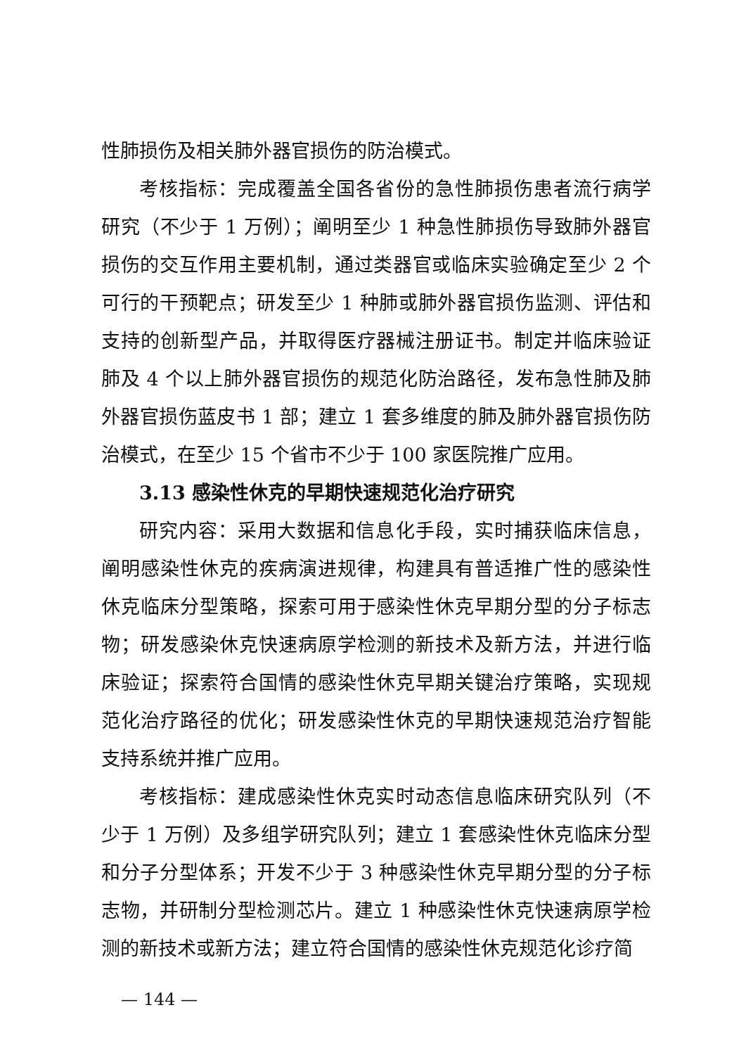性肺损伤及相关肺外器官损伤的防治模式。
考核指标：完成覆盖全国各省份的急性肺损伤患者流行病学研究（不少于 1 万例）；阐明至少 1 种急性肺损伤导致肺外器官损伤的交互作用主要机制，通过类器官或临床实验确定至少 2 个可行的干预靶点；研发至少 1 种肺或肺外器官损伤监测、评估和支持的创新型产品，并取得医疗器械注册证书。制定并临床验证肺及 4 个以上肺外器官损伤的规范化防治路径，发布急性肺及肺外器官损伤蓝皮书 1 部；建立 1 套多维度的肺及肺外器官损伤防治模式，在至少 15 个省市不少于 100 家医院推广应用。
3.13 感染性休克的早期快速规范化治疗研究
研究内容：采用大数据和信息化手段，实时捕获临床信息，阐明感染性休克的疾病演进规律，构建具有普适推广性的感染性休克临床分型策略，探索可用于感染性休克早期分型的分子标志物；研发感染休克快速病原学检测的新技术及新方法，并进行临床验证；探索符合国情的感染性休克早期关键治疗策略，实现规范化治疗路径的优化；研发感染性休克的早期快速规范治疗智能支持系统并推广应用。
考核指标：建成感染性休克实时动态信息临床研究队列（不少于 1 万例）及多组学研究队列；建立 1 套感染性休克临床分型和分子分型体系；开发不少于 3 种感染性休克早期分型的分子标志物，并研制分型检测芯片。建立 1 种感染性休克快速病原学检测的新技术或新方法；建立符合国情的感染性休克规范化诊疗简
— 144 —